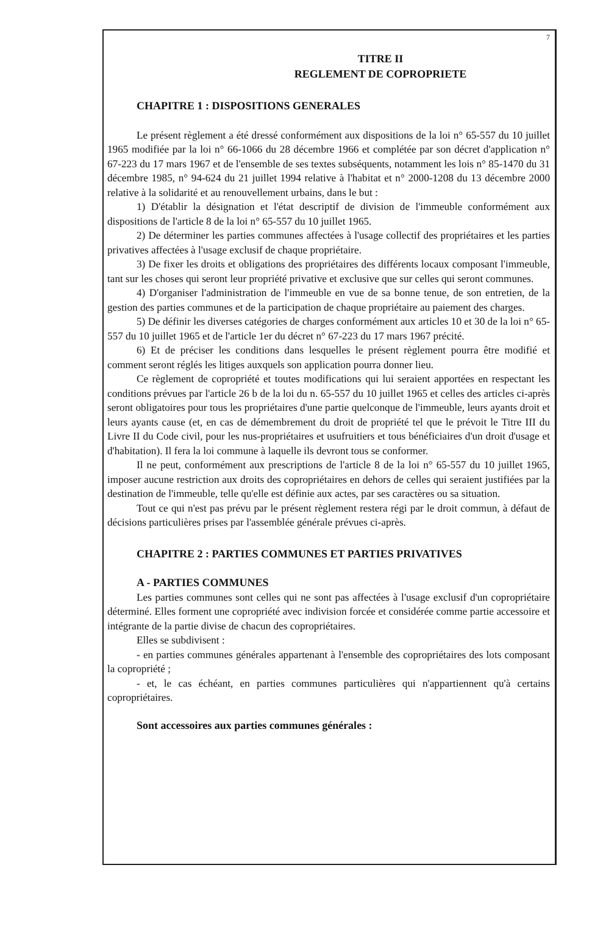7
TITRE II
REGLEMENT DE COPROPRIETE
CHAPITRE 1 : DISPOSITIONS GENERALES
Le présent règlement a été dressé conformément aux dispositions de la loi n° 65-557 du 10 juillet 1965 modifiée par la loi n° 66-1066 du 28 décembre 1966 et complétée par son décret d'application n° 67-223 du 17 mars 1967 et de l'ensemble de ses textes subséquents, notamment les lois n° 85-1470 du 31 décembre 1985, n° 94-624 du 21 juillet 1994 relative à l'habitat et n° 2000-1208 du 13 décembre 2000 relative à la solidarité et au renouvellement urbains, dans le but :
1) D'établir la désignation et l'état descriptif de division de l'immeuble conformément aux dispositions de l'article 8 de la loi n° 65-557 du 10 juillet 1965.
2) De déterminer les parties communes affectées à l'usage collectif des propriétaires et les parties privatives affectées à l'usage exclusif de chaque propriétaire.
3) De fixer les droits et obligations des propriétaires des différents locaux composant l'immeuble, tant sur les choses qui seront leur propriété privative et exclusive que sur celles qui seront communes.
4) D'organiser l'administration de l'immeuble en vue de sa bonne tenue, de son entretien, de la gestion des parties communes et de la participation de chaque propriétaire au paiement des charges.
5) De définir les diverses catégories de charges conformément aux articles 10 et 30 de la loi n° 65-557 du 10 juillet 1965 et de l'article 1er du décret n° 67-223 du 17 mars 1967 précité.
6) Et de préciser les conditions dans lesquelles le présent règlement pourra être modifié et comment seront réglés les litiges auxquels son application pourra donner lieu.
Ce règlement de copropriété et toutes modifications qui lui seraient apportées en respectant les conditions prévues par l'article 26 b de la loi du n. 65-557 du 10 juillet 1965 et celles des articles ci-après seront obligatoires pour tous les propriétaires d'une partie quelconque de l'immeuble, leurs ayants droit et leurs ayants cause (et, en cas de démembrement du droit de propriété tel que le prévoit le Titre III du Livre II du Code civil, pour les nus-propriétaires et usufruitiers et tous bénéficiaires d'un droit d'usage et d'habitation). Il fera la loi commune à laquelle ils devront tous se conformer.
Il ne peut, conformément aux prescriptions de l'article 8 de la loi n° 65-557 du 10 juillet 1965, imposer aucune restriction aux droits des copropriétaires en dehors de celles qui seraient justifiées par la destination de l'immeuble, telle qu'elle est définie aux actes, par ses caractères ou sa situation.
Tout ce qui n'est pas prévu par le présent règlement restera régi par le droit commun, à défaut de décisions particulières prises par l'assemblée générale prévues ci-après.
CHAPITRE 2 : PARTIES COMMUNES ET PARTIES PRIVATIVES
A - PARTIES COMMUNES
Les parties communes sont celles qui ne sont pas affectées à l'usage exclusif d'un copropriétaire déterminé. Elles forment une copropriété avec indivision forcée et considérée comme partie accessoire et intégrante de la partie divise de chacun des copropriétaires.
Elles se subdivisent :
- en parties communes générales appartenant à l'ensemble des copropriétaires des lots composant la copropriété ;
- et, le cas échéant, en parties communes particulières qui n'appartiennent qu'à certains copropriétaires.
Sont accessoires aux parties communes générales :